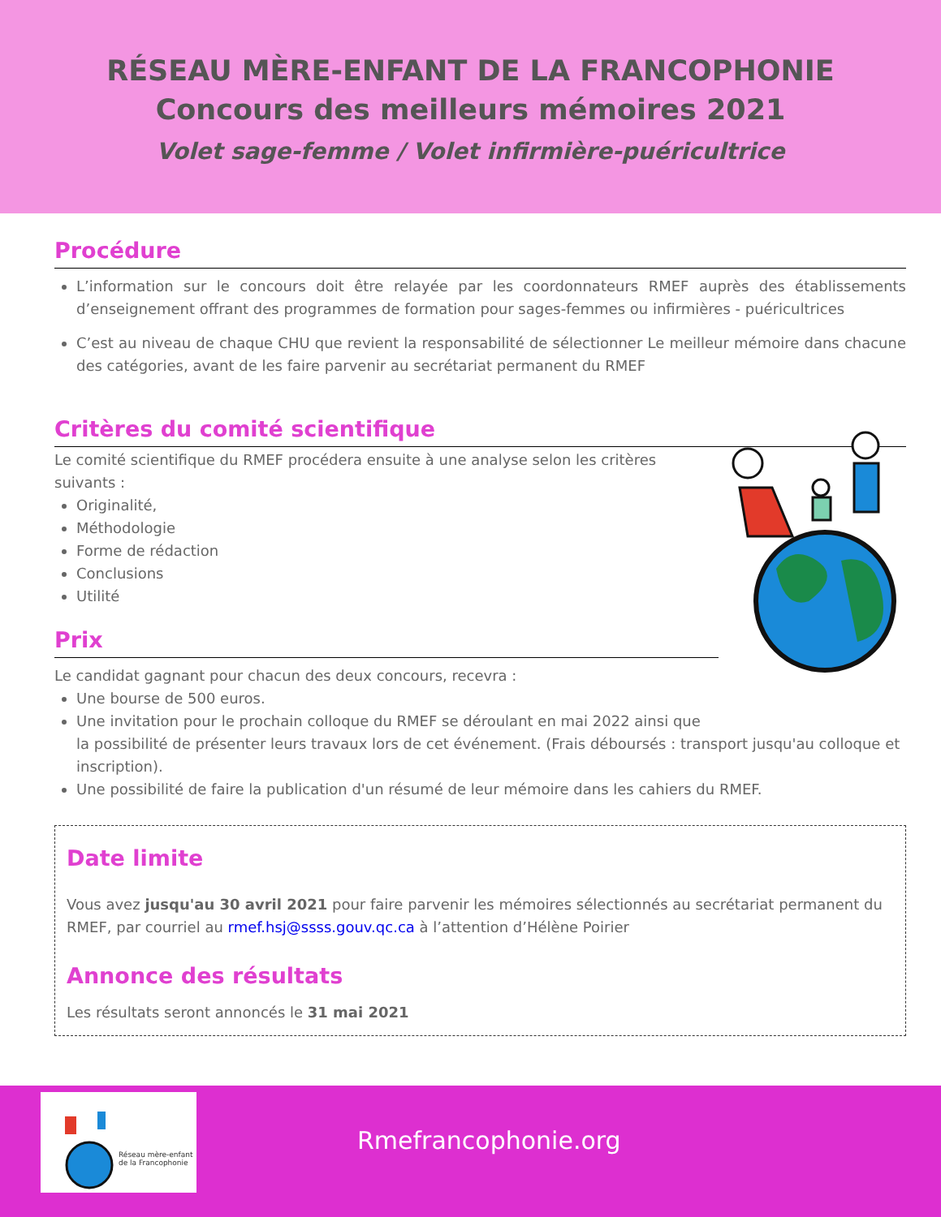RÉSEAU MÈRE-ENFANT DE LA FRANCOPHONIE
Concours des meilleurs mémoires 2021
Volet sage-femme / Volet infirmière-puéricultrice
Procédure
L’information sur le concours doit être relayée par les coordonnateurs RMEF auprès des établissements d’enseignement offrant des programmes de formation pour sages-femmes ou infirmières - puéricultrices
C’est au niveau de chaque CHU que revient la responsabilité de sélectionner Le meilleur mémoire dans chacune des catégories, avant de les faire parvenir au secrétariat permanent du RMEF
Critères du comité scientifique
Le comité scientifique du RMEF procédera ensuite à une analyse selon les critères
suivants :
Originalité,
Méthodologie
Forme de rédaction
Conclusions
Utilité
Prix
Le candidat gagnant pour chacun des deux concours, recevra :
Une bourse de 500 euros.
Une invitation pour le prochain colloque du RMEF se déroulant en mai 2022 ainsi que
la possibilité de présenter leurs travaux lors de cet événement. (Frais déboursés : transport jusqu'au colloque et inscription).
Une possibilité de faire la publication d'un résumé de leur mémoire dans les cahiers du RMEF.
Date limite
Vous avez jusqu'au 30 avril 2021 pour faire parvenir les mémoires sélectionnés au secrétariat permanent du RMEF, par courriel au rmef.hsj@ssss.gouv.qc.ca à l’attention d’Hélène Poirier
Annonce des résultats
Les résultats seront annoncés le 31 mai 2021
Réseau mère-enfant
de la Francophonie
Rmefrancophonie.org